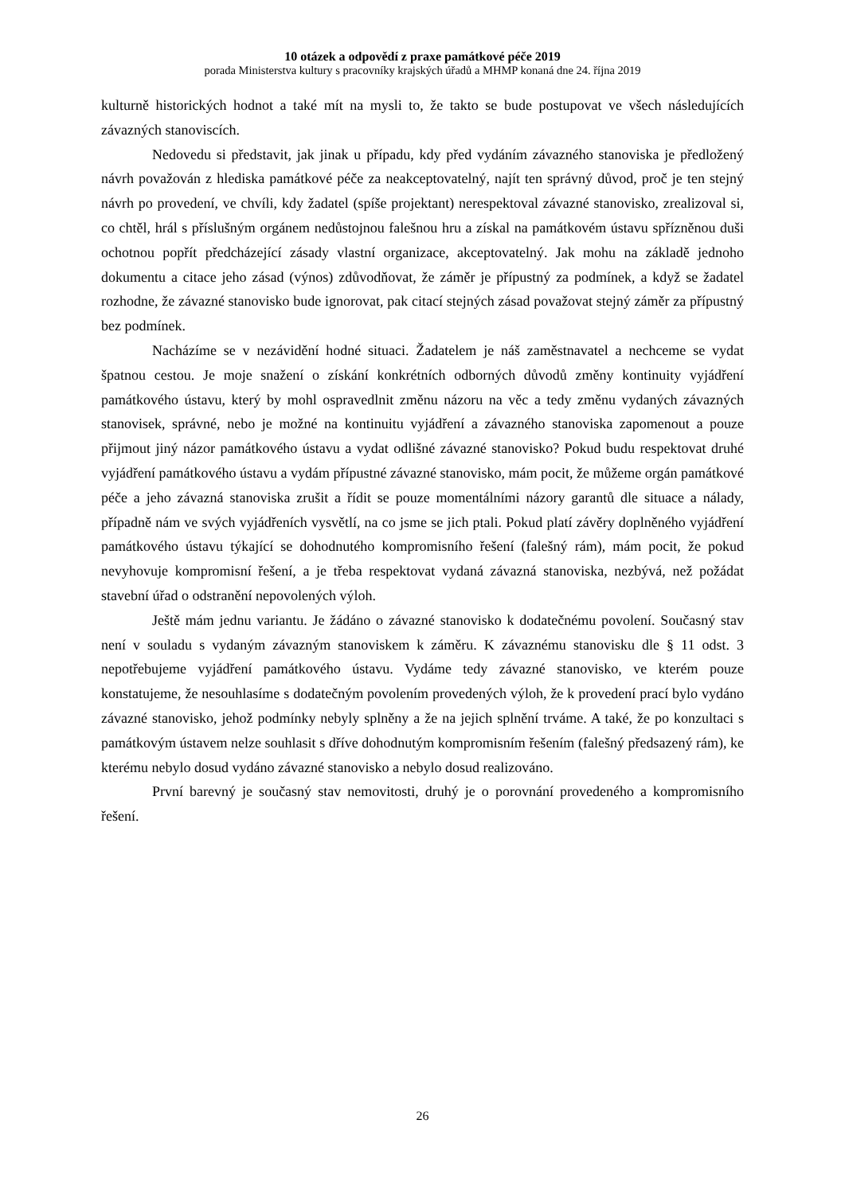10 otázek a odpovědí z praxe památkové péče 2019
porada Ministerstva kultury s pracovníky krajských úřadů a MHMP konaná dne 24. října 2019
kulturně historických hodnot a také mít na mysli to, že takto se bude postupovat ve všech následujících závazných stanoviscích.
Nedovedu si představit, jak jinak u případu, kdy před vydáním závazného stanoviska je předložený návrh považován z hlediska památkové péče za neakceptovatelný, najít ten správný důvod, proč je ten stejný návrh po provedení, ve chvíli, kdy žadatel (spíše projektant) nerespektoval závazné stanovisko, zrealizoval si, co chtěl, hrál s příslušným orgánem nedůstojnou falešnou hru a získal na památkovém ústavu spřízněnou duši ochotnou popřít předcházející zásady vlastní organizace, akceptovatelný. Jak mohu na základě jednoho dokumentu a citace jeho zásad (výnos) zdůvodňovat, že záměr je přípustný za podmínek, a když se žadatel rozhodne, že závazné stanovisko bude ignorovat, pak citací stejných zásad považovat stejný záměr za přípustný bez podmínek.
Nacházíme se v nezávidění hodné situaci. Žadatelem je náš zaměstnavatel a nechceme se vydat špatnou cestou. Je moje snažení o získání konkrétních odborných důvodů změny kontinuity vyjádření památkového ústavu, který by mohl ospravedlnit změnu názoru na věc a tedy změnu vydaných závazných stanovisek, správné, nebo je možné na kontinuitu vyjádření a závazného stanoviska zapomenout a pouze přijmout jiný názor památkového ústavu a vydat odlišné závazné stanovisko? Pokud budu respektovat druhé vyjádření památkového ústavu a vydám přípustné závazné stanovisko, mám pocit, že můžeme orgán památkové péče a jeho závazná stanoviska zrušit a řídit se pouze momentálními názory garantů dle situace a nálady, případně nám ve svých vyjádřeních vysvětlí, na co jsme se jich ptali. Pokud platí závěry doplněného vyjádření památkového ústavu týkající se dohodnutého kompromisního řešení (falešný rám), mám pocit, že pokud nevyhovuje kompromisní řešení, a je třeba respektovat vydaná závazná stanoviska, nezbývá, než požádat stavební úřad o odstranění nepovolených výloh.
Ještě mám jednu variantu. Je žádáno o závazné stanovisko k dodatečnému povolení. Současný stav není v souladu s vydaným závazným stanoviskem k záměru. K závaznému stanovisku dle § 11 odst. 3 nepotřebujeme vyjádření památkového ústavu. Vydáme tedy závazné stanovisko, ve kterém pouze konstatujeme, že nesouhlasíme s dodatečným povolením provedených výloh, že k provedení prací bylo vydáno závazné stanovisko, jehož podmínky nebyly splněny a že na jejich splnění trváme. A také, že po konzultaci s památkovým ústavem nelze souhlasit s dříve dohodnutým kompromisním řešením (falešný předsazený rám), ke kterému nebylo dosud vydáno závazné stanovisko a nebylo dosud realizováno.
První barevný je současný stav nemovitosti, druhý je o porovnání provedeného a kompromisního řešení.
26